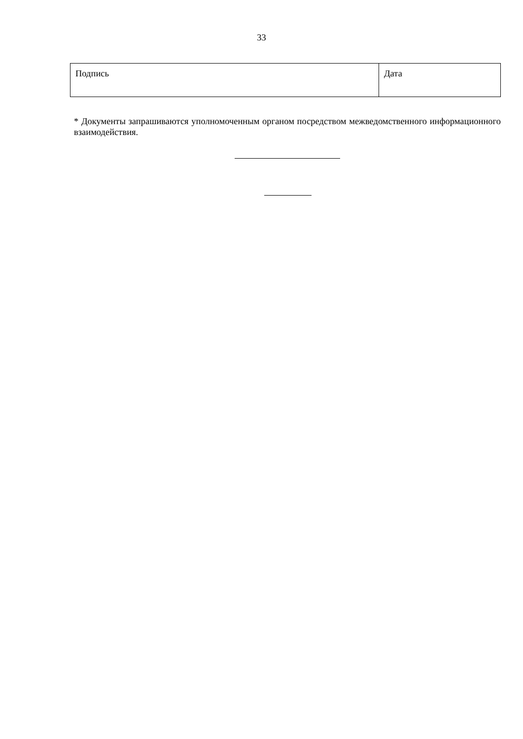33
| Подпись | Дата |
* Документы запрашиваются уполномоченным органом посредством межведомственного информационного взаимодействия.